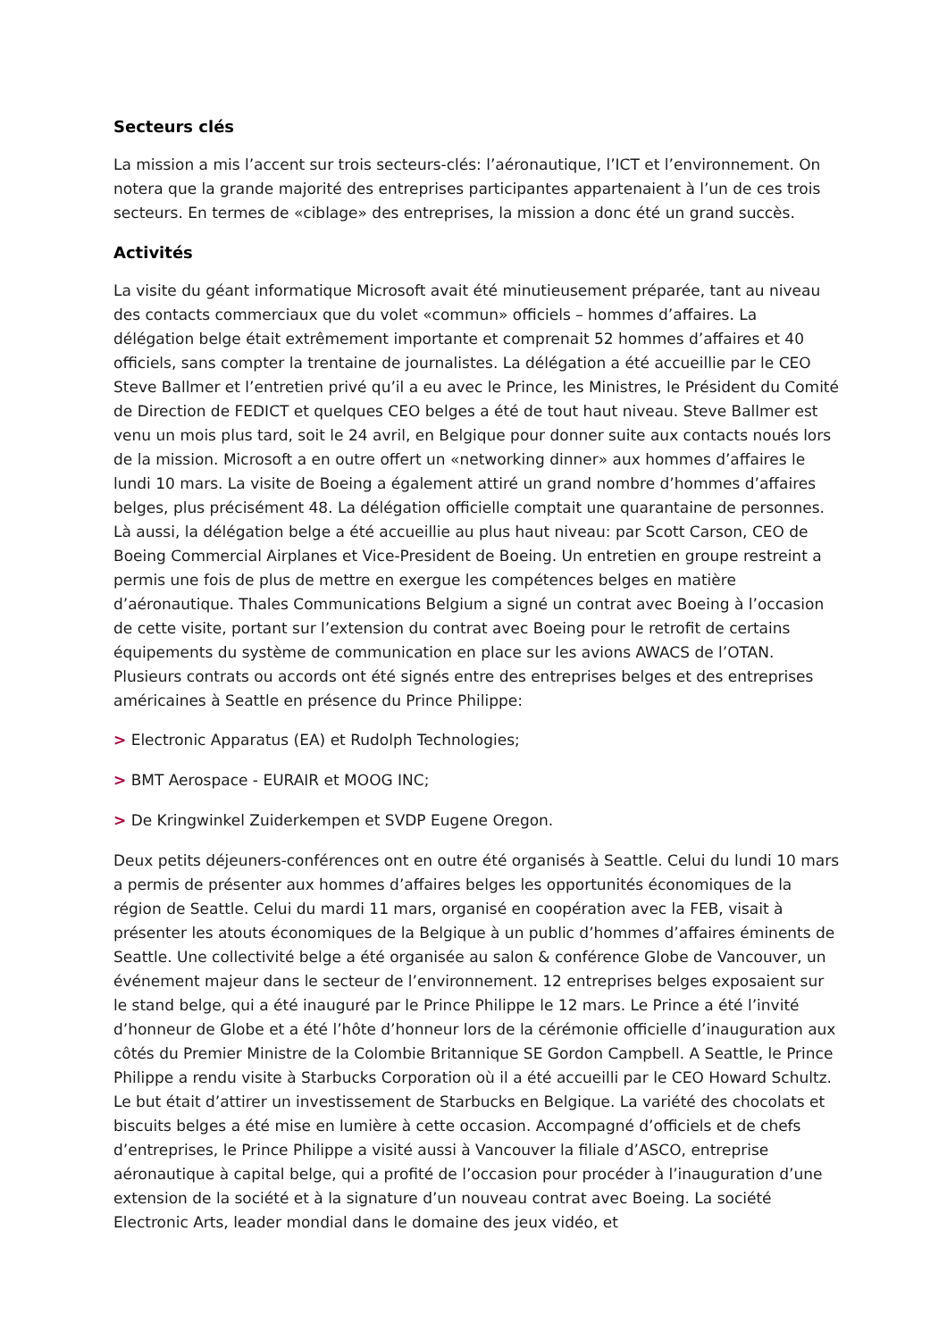Secteurs clés
La mission a mis l’accent sur trois secteurs-clés: l’aéronautique, l’ICT et l’environnement. On notera que la grande majorité des entreprises participantes appartenaient à l’un de ces trois secteurs. En termes de «ciblage» des entreprises, la mission a donc été un grand succès.
Activités
La visite du géant informatique Microsoft avait été minutieusement préparée, tant au niveau des contacts commerciaux que du volet «commun» officiels – hommes d’affaires. La délégation belge était extrêmement importante et comprenait 52 hommes d’affaires et 40 officiels, sans compter la trentaine de journalistes. La délégation a été accueillie par le CEO Steve Ballmer et l’entretien privé qu’il a eu avec le Prince, les Ministres, le Président du Comité de Direction de FEDICT et quelques CEO belges a été de tout haut niveau. Steve Ballmer est venu un mois plus tard, soit le 24 avril, en Belgique pour donner suite aux contacts noués lors de la mission. Microsoft a en outre offert un «networking dinner» aux hommes d’affaires le lundi 10 mars. La visite de Boeing a également attiré un grand nombre d’hommes d’affaires belges, plus précisément 48. La délégation officielle comptait une quarantaine de personnes. Là aussi, la délégation belge a été accueillie au plus haut niveau: par Scott Carson, CEO de Boeing Commercial Airplanes et Vice-President de Boeing. Un entretien en groupe restreint a permis une fois de plus de mettre en exergue les compétences belges en matière d’aéronautique. Thales Communications Belgium a signé un contrat avec Boeing à l’occasion de cette visite, portant sur l’extension du contrat avec Boeing pour le retrofit de certains équipements du système de communication en place sur les avions AWACS de l’OTAN. Plusieurs contrats ou accords ont été signés entre des entreprises belges et des entreprises américaines à Seattle en présence du Prince Philippe:
> Electronic Apparatus (EA) et Rudolph Technologies;
> BMT Aerospace - EURAIR et MOOG INC;
> De Kringwinkel Zuiderkempen et SVDP Eugene Oregon.
Deux petits déjeuners-conférences ont en outre été organisés à Seattle. Celui du lundi 10 mars a permis de présenter aux hommes d’affaires belges les opportunités économiques de la région de Seattle. Celui du mardi 11 mars, organisé en coopération avec la FEB, visait à présenter les atouts économiques de la Belgique à un public d’hommes d’affaires éminents de Seattle. Une collectivité belge a été organisée au salon & conférence Globe de Vancouver, un événement majeur dans le secteur de l’environnement. 12 entreprises belges exposaient sur le stand belge, qui a été inauguré par le Prince Philippe le 12 mars. Le Prince a été l’invité d’honneur de Globe et a été l’hôte d’honneur lors de la cérémonie officielle d’inauguration aux côtés du Premier Ministre de la Colombie Britannique SE Gordon Campbell. A Seattle, le Prince Philippe a rendu visite à Starbucks Corporation où il a été accueilli par le CEO Howard Schultz. Le but était d’attirer un investissement de Starbucks en Belgique. La variété des chocolats et biscuits belges a été mise en lumière à cette occasion. Accompagné d’officiels et de chefs d’entreprises, le Prince Philippe a visité aussi à Vancouver la filiale d’ASCO, entreprise aéronautique à capital belge, qui a profité de l’occasion pour procéder à l’inauguration d’une extension de la société et à la signature d’un nouveau contrat avec Boeing. La société Electronic Arts, leader mondial dans le domaine des jeux vidéo, et